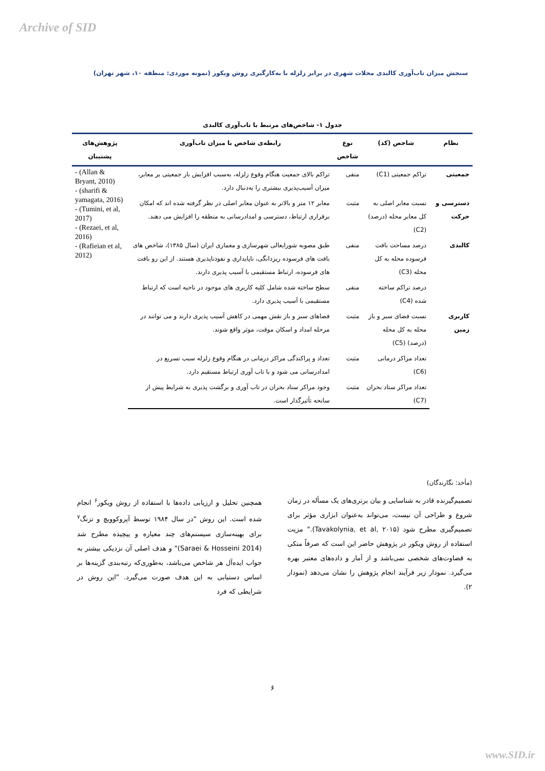Archive of SID
سنجش میزان تاب‌آوری کالبدی محلات شهری در برابر زلزله با به‌کارگیری روش ویکور (نمونه موردی: منطقه ۱۰، شهر تهران)
جدول ۱- شاخص‌های مرتبط با تاب‌آوری کالبدی
| نظام | شاخص (کد) | نوع شاخص | رابطه‌ی شاخص با میزان تاب‌آوری | پژوهش‌های پشتیبان |
| --- | --- | --- | --- | --- |
| جمعیتی | تراکم جمعیتی (C1) | منفی | تراکم بالای جمعیت هنگام وقوع زلزله، به‌سبب افزایش بار جمعیتی بر معابر، میزان آسیب‌پذیری بیشتری را به‌دنبال دارد. | - (Allan & Bryant, 2010) - (sharifi & yamagata, 2016) - (Tumini, et al, 2017) - (Rezaei, et al, 2016) - (Rafieian et al, 2012) |
| دسترسی و حرکت | نسبت معابر اصلی به کل معابر محله (درصد) (C2) | مثبت | معابر ۱۲ متر و بالاتر به عنوان معابر اصلی در نظر گرفته شده اند که امکان برقراری ارتباط، دسترسی و امدادرسانی به منطقه را افزایش می دهند. | |
| کالبدی | درصد مساحت بافت فرسوده محله به کل محله (C3) | منفی | طبق مصوبه شورایعالی شهرسازی و معماری ایران (سال ۱۳۸۵)، شاخص های بافت های فرسوده ریزدانگی، ناپایداری و نفوذناپذیری هستند. از این رو بافت های فرسوده، ارتباط مستقیمی با آسیب پذیری دارند. | |
| | درصد تراکم ساخته شده (C4) | منفی | سطح ساخته شده شامل کلیه کاربری های موجود در ناحیه است که ارتباط مستقیمی با آسیب پذیری دارد. | |
| کاربری زمین | نسبت فضای سبز و باز محله به کل محله (درصد) (C5) | مثبت | فضاهای سبز و باز نقش مهمی در کاهش آسیب پذیری دارند و می توانند در مرحله امداد و اسکان موقت، موثر واقع شوند. | |
| | تعداد مراکز درمانی (C6) | مثبت | تعداد و پراکندگی مراکز درمانی در هنگام وقوع زلزله سبب تسریع در امدادرسانی می شود و با تاب آوری ارتباط مستقیم دارد. | |
| | تعداد مراکز ستاد بحران (C7) | مثبت | وجود مراکز ستاد بحران در تاب آوری و برگشت پذیری به شرایط پیش از سانحه تأثیرگذار است. | |
(مأخذ: نگارندگان)
همچنین تحلیل و ارزیابی داده‌ها با استفاده از روش ویکور<sup>۶</sup> انجام شده است. این روش "در سال ۱۹۸۴ توسط آپروکوویچ و تزنگ<sup>۷</sup> برای بهینه‌سازی سیستم‌های چند معیاره و پیچیده مطرح شد (Saraei & Hosseini 2014)" و هدف اصلی آن نزدیکی بیشتر به جواب ایده‌آل هر شاخص می‌باشد، به‌طوری‌که رتبه‌بندی گزینه‌ها بر اساس دستیابی به این هدف صورت می‌گیرد. "این روش در شرایطی که فرد
تصمیم‌گیرنده قادر به شناسایی و بیان برتری‌های یک مسأله در زمان شروع و طراحی آن نیست، می‌تواند به‌عنوان ابزاری مؤثر برای تصمیم‌گیری مطرح شود (Tavakolynia, et al, ۲۰۱۵)." مزیت استفاده از روش ویکور در پژوهش حاضر این است که صرفاً متکی به قضاوت‌های شخصی نمی‌باشد و از آمار و داده‌های معتبر بهره می‌گیرد. نمودار زیر فرآیند انجام پژوهش را نشان می‌دهد (نمودار ۲).
۶
www.SID.ir